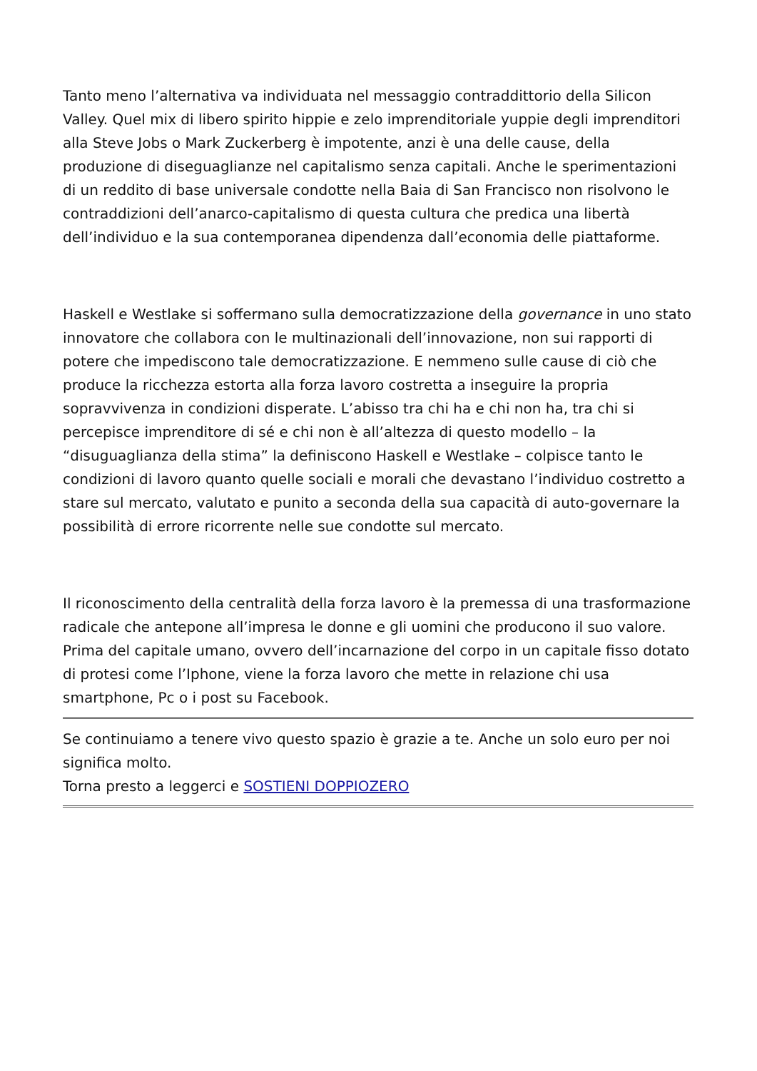Tanto meno l’alternativa va individuata nel messaggio contraddittorio della Silicon Valley. Quel mix di libero spirito hippie e zelo imprenditoriale yuppie degli imprenditori alla Steve Jobs o Mark Zuckerberg è impotente, anzi è una delle cause, della produzione di diseguaglianze nel capitalismo senza capitali. Anche le sperimentazioni di un reddito di base universale condotte nella Baia di San Francisco non risolvono le contraddizioni dell’anarco-capitalismo di questa cultura che predica una libertà dell’individuo e la sua contemporanea dipendenza dall’economia delle piattaforme.
Haskell e Westlake si soffermano sulla democratizzazione della governance in uno stato innovatore che collabora con le multinazionali dell’innovazione, non sui rapporti di potere che impediscono tale democratizzazione. E nemmeno sulle cause di ciò che produce la ricchezza estorta alla forza lavoro costretta a inseguire la propria sopravvivenza in condizioni disperate. L’abisso tra chi ha e chi non ha, tra chi si percepisce imprenditore di sé e chi non è all’altezza di questo modello – la “disuguaglianza della stima” la definiscono Haskell e Westlake – colpisce tanto le condizioni di lavoro quanto quelle sociali e morali che devastano l’individuo costretto a stare sul mercato, valutato e punito a seconda della sua capacità di auto-governare la possibilità di errore ricorrente nelle sue condotte sul mercato.
Il riconoscimento della centralità della forza lavoro è la premessa di una trasformazione radicale che antepone all’impresa le donne e gli uomini che producono il suo valore. Prima del capitale umano, ovvero dell’incarnazione del corpo in un capitale fisso dotato di protesi come l’Iphone, viene la forza lavoro che mette in relazione chi usa smartphone, Pc o i post su Facebook.
Se continuiamo a tenere vivo questo spazio è grazie a te. Anche un solo euro per noi significa molto.
Torna presto a leggerci e SOSTIENI DOPPIOZERO